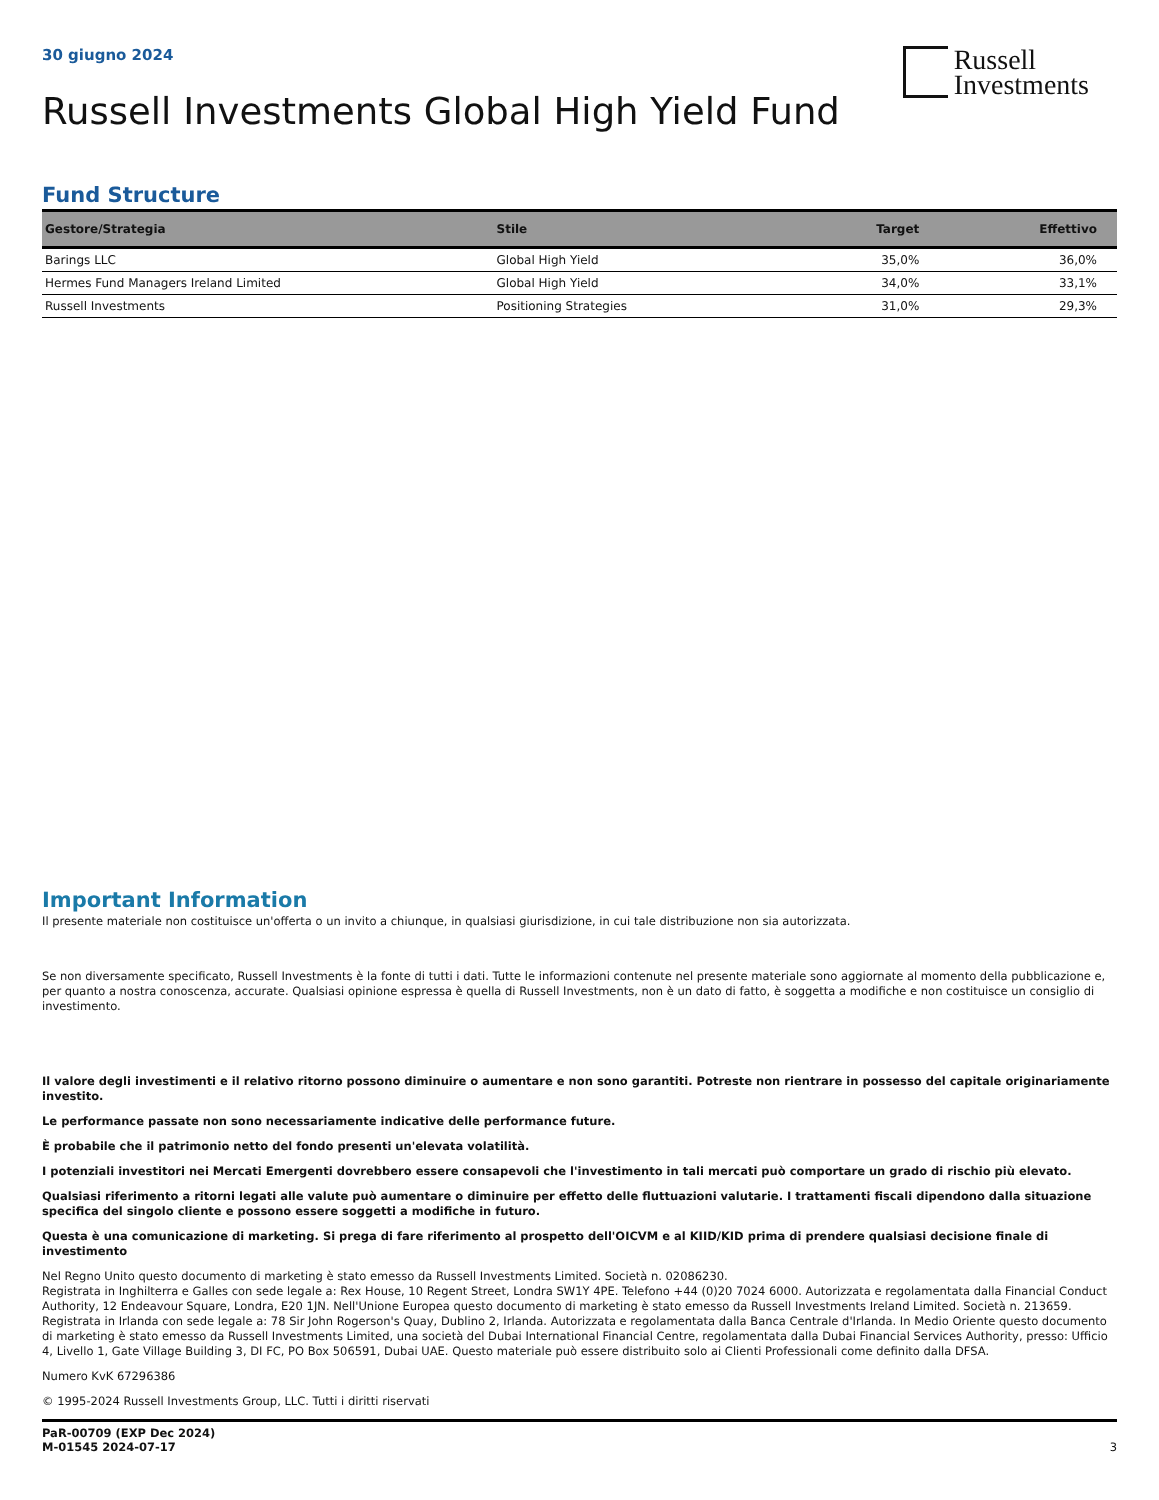30 giugno 2024
Russell
Investments
Russell Investments Global High Yield Fund
Fund Structure
| Gestore/Strategia | Stile | Target | Effettivo |
| --- | --- | --- | --- |
| Barings LLC | Global High Yield | 35,0% | 36,0% |
| Hermes Fund Managers Ireland Limited | Global High Yield | 34,0% | 33,1% |
| Russell Investments | Positioning Strategies | 31,0% | 29,3% |
Important Information
Il presente materiale non costituisce un'offerta o un invito a chiunque, in qualsiasi giurisdizione, in cui tale distribuzione non sia autorizzata.
Se non diversamente specificato, Russell Investments è la fonte di tutti i dati. Tutte le informazioni contenute nel presente materiale sono aggiornate al momento della pubblicazione e, per quanto a nostra conoscenza, accurate. Qualsiasi opinione espressa è quella di Russell Investments, non è un dato di fatto, è soggetta a modifiche e non costituisce un consiglio di investimento.
Il valore degli investimenti e il relativo ritorno possono diminuire o aumentare e non sono garantiti. Potreste non rientrare in possesso del capitale originariamente investito.
Le performance passate non sono necessariamente indicative delle performance future.
È probabile che il patrimonio netto del fondo presenti un'elevata volatilità.
I potenziali investitori nei Mercati Emergenti dovrebbero essere consapevoli che l'investimento in tali mercati può comportare un grado di rischio più elevato.
Qualsiasi riferimento a ritorni legati alle valute può aumentare o diminuire per effetto delle fluttuazioni valutarie. I trattamenti fiscali dipendono dalla situazione specifica del singolo cliente e possono essere soggetti a modifiche in futuro.
Questa è una comunicazione di marketing. Si prega di fare riferimento al prospetto dell'OICVM e al KIID/KID prima di prendere qualsiasi decisione finale di investimento
Nel Regno Unito questo documento di marketing è stato emesso da Russell Investments Limited. Società n. 02086230.
Registrata in Inghilterra e Galles con sede legale a: Rex House, 10 Regent Street, Londra SW1Y 4PE. Telefono +44 (0)20 7024 6000. Autorizzata e regolamentata dalla Financial Conduct Authority, 12 Endeavour Square, Londra, E20 1JN. Nell'Unione Europea questo documento di marketing è stato emesso da Russell Investments Ireland Limited. Società n. 213659. Registrata in Irlanda con sede legale a: 78 Sir John Rogerson's Quay, Dublino 2, Irlanda. Autorizzata e regolamentata dalla Banca Centrale d'Irlanda. In Medio Oriente questo documento di marketing è stato emesso da Russell Investments Limited, una società del Dubai International Financial Centre, regolamentata dalla Dubai Financial Services Authority, presso: Ufficio 4, Livello 1, Gate Village Building 3, DI FC, PO Box 506591, Dubai UAE. Questo materiale può essere distribuito solo ai Clienti Professionali come definito dalla DFSA.
Numero KvK 67296386
© 1995-2024 Russell Investments Group, LLC. Tutti i diritti riservati
PaR-00709 (EXP Dec 2024)
M-01545 2024-07-17
3